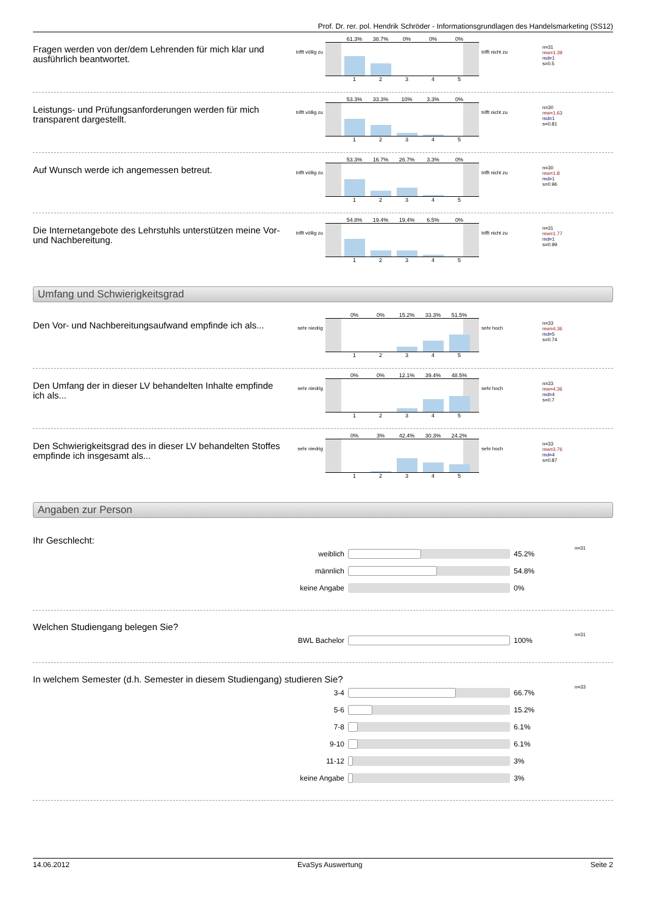Prof. Dr. rer. pol. Hendrik Schröder - Informationsgrundlagen des Handelsmarketing (SS12)
Fragen werden von der/dem Lehrenden für mich klar und ausführlich beantwortet.
trifft völlig zu
61.3% 38.7% 0% 0% 0%
1 2 3 4 5
trifft nicht zu
n=31
mw=1.39
md=1
s=0.5
Leistungs- und Prüfungsanforderungen werden für mich transparent dargestellt.
trifft völlig zu
53.3% 33.3% 10% 3.3% 0%
1 2 3 4 5
trifft nicht zu
n=30
mw=1.63
md=1
s=0.81
Auf Wunsch werde ich angemessen betreut.
trifft völlig zu
53.3% 16.7% 26.7% 3.3% 0%
1 2 3 4 5
trifft nicht zu
n=30
mw=1.8
md=1
s=0.96
Die Internetangebote des Lehrstuhls unterstützen meine Vor- und Nachbereitung.
trifft völlig zu
54.8% 19.4% 19.4% 6.5% 0%
1 2 3 4 5
trifft nicht zu
n=31
mw=1.77
md=1
s=0.99
Umfang und Schwierigkeitsgrad
Den Vor- und Nachbereitungsaufwand empfinde ich als...
sehr niedrig
0% 0% 15.2% 33.3% 51.5%
1 2 3 4 5
sehr hoch
n=33
mw=4.36
md=5
s=0.74
Den Umfang der in dieser LV behandelten Inhalte empfinde ich als...
sehr niedrig
0% 0% 12.1% 39.4% 48.5%
1 2 3 4 5
sehr hoch
n=33
mw=4.36
md=4
s=0.7
Den Schwierigkeitsgrad des in dieser LV behandelten Stoffes empfinde ich insgesamt als...
sehr niedrig
0% 3% 42.4% 30.3% 24.2%
1 2 3 4 5
sehr hoch
n=33
mw=3.76
md=4
s=0.87
Angaben zur Person
Ihr Geschlecht:
weiblich 45.2% n=31
männlich 54.8%
keine Angabe 0%
Welchen Studiengang belegen Sie?
BWL Bachelor 100% n=31
In welchem Semester (d.h. Semester in diesem Studiengang) studieren Sie?
3-4 66.7% n=33
5-6 15.2%
7-8 6.1%
9-10 6.1%
11-12 3%
keine Angabe 3%
14.06.2012 EvaSys Auswertung Seite 2